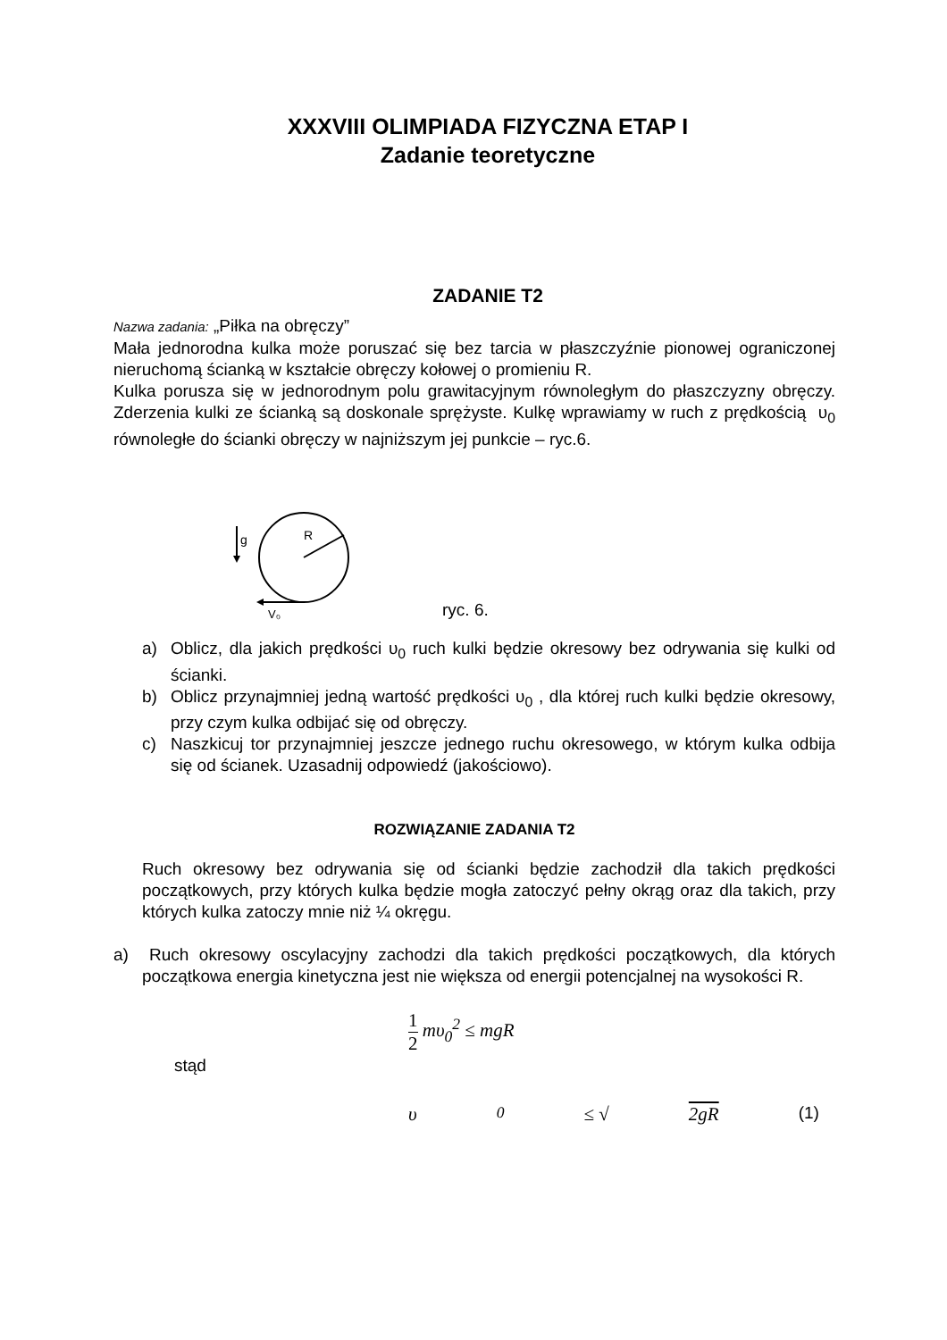XXXVIII OLIMPIADA FIZYCZNA ETAP I
Zadanie teoretyczne
ZADANIE T2
Nazwa zadania: „Piłka na obręczy”
Mała jednorodna kulka może poruszać się bez tarcia w płaszczyźnie pionowej ograniczonej nieruchomą ścianką w kształcie obręczy kołowej o promieniu R.
Kulka porusza się w jednorodnym polu grawitacyjnym równoległym do płaszczyzny obręczy. Zderzenia kulki ze ścianką są doskonale sprężyste. Kulkę wprawiamy w ruch z prędkością υ<sub>0</sub> równoległe do ścianki obręczy w najniższym jej punkcie – ryc.6.
g
R
V₀
ryc. 6.
a) Oblicz, dla jakich prędkości υ<sub>0</sub> ruch kulki będzie okresowy bez odrywania się kulki od ścianki.
b) Oblicz przynajmniej jedną wartość prędkości υ<sub>0</sub> , dla której ruch kulki będzie okresowy, przy czym kulka odbijać się od obręczy.
c) Naszkicuj tor przynajmniej jeszcze jednego ruchu okresowego, w którym kulka odbija się od ścianek. Uzasadnij odpowiedź (jakościowo).
ROZWIĄZANIE ZADANIA T2
Ruch okresowy bez odrywania się od ścianki będzie zachodził dla takich prędkości początkowych, przy których kulka będzie mogła zatoczyć pełny okrąg oraz dla takich, przy których kulka zatoczy mnie niż ¼ okręgu.
a) Ruch okresowy oscylacyjny zachodzi dla takich prędkości początkowych, dla których początkowa energia kinetyczna jest nie większa od energii potencjalnej na wysokości R.
1 2 mυ<sub>0</sub><sup>2</sup> ≤ mgR
stąd
υ<sub>0</sub> ≤ √ 2gR (1)